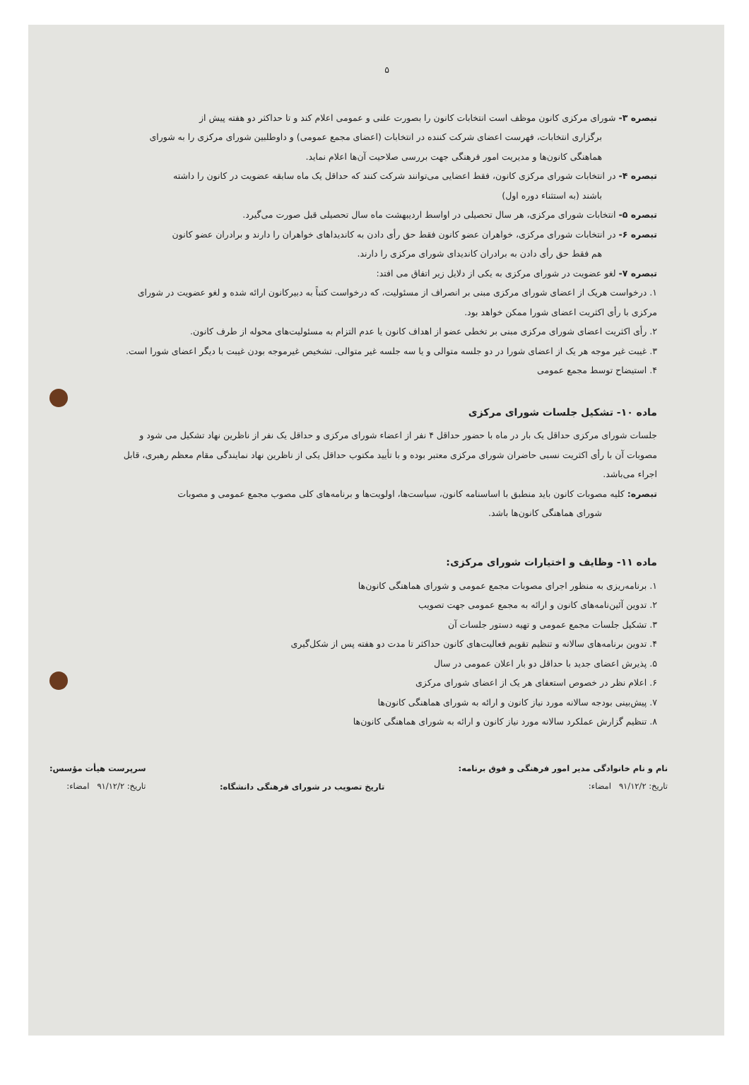۵
تبصره ۳- شورای مرکزی کانون موظف است انتخابات کانون را بصورت علنی و عمومی اعلام کند و تا حداکثر دو هفته پیش از
برگزاری انتخابات، فهرست اعضای شرکت کننده در انتخابات (اعضای مجمع عمومی) و داوطلبین شورای مرکزی را به شورای هماهنگی کانون‌ها و مدیریت امور فرهنگی جهت بررسی صلاحیت آن‌ها اعلام نماید.
تبصره ۴- در انتخابات شورای مرکزی کانون، فقط اعضایی می‌توانند شرکت کنند که حداقل یک ماه سابقه عضویت در کانون را داشته
باشند (به استثناء دوره اول)
تبصره ۵- انتخابات شورای مرکزی، هر سال تحصیلی در اواسط اردیبهشت ماه سال تحصیلی قبل صورت می‌گیرد.
تبصره ۶- در انتخابات شورای مرکزی، خواهران عضو کانون فقط حق رأی دادن به کاندیداهای خواهران را دارند و برادران عضو کانون
هم فقط حق رأی دادن به برادران کاندیدای شورای مرکزی را دارند.
تبصره ۷- لغو عضویت در شورای مرکزی به یکی از دلایل زیر اتفاق می افتد:
۱. درخواست هریک از اعضای شورای مرکزی مبنی بر انصراف از مسئولیت، که درخواست کتباً به دبیرکانون ارائه شده و لغو عضویت در شورای مرکزی با رأی اکثریت اعضای شورا ممکن خواهد بود.
۲. رأی اکثریت اعضای شورای مرکزی مبنی بر تخطی عضو از اهداف کانون یا عدم التزام به مسئولیت‌های محوله از طرف کانون.
۳. غیبت غیر موجه هر یک از اعضای شورا در دو جلسه متوالی و یا سه جلسه غیر متوالی. تشخیص غیرموجه بودن غیبت با دیگر اعضای شورا است.
۴. استیضاح توسط مجمع عمومی
ماده ۱۰- تشکیل جلسات شورای مرکزی
جلسات شورای مرکزی حداقل یک بار در ماه با حضور حداقل ۴ نفر از اعضاء شورای مرکزی و حداقل یک نفر از ناظرین نهاد تشکیل می شود و مصوبات آن با رأی اکثریت نسبی حاضران شورای مرکزی معتبر بوده و با تأیید مکتوب حداقل یکی از ناظرین نهاد نمایندگی مقام معظم رهبری، قابل اجراء می‌باشد.
تبصره: کلیه مصوبات کانون باید منطبق با اساسنامه کانون، سیاست‌ها، اولویت‌ها و برنامه‌های کلی مصوب مجمع عمومی و مصوبات
شورای هماهنگی کانون‌ها باشد.
ماده ۱۱- وظایف و اختیارات شورای مرکزی:
۱. برنامه‌ریزی به منظور اجرای مصوبات مجمع عمومی و شورای هماهنگی کانون‌ها
۲. تدوین آئین‌نامه‌های کانون و ارائه به مجمع عمومی جهت تصویب
۳. تشکیل جلسات مجمع عمومی و تهیه دستور جلسات آن
۴. تدوین برنامه‌های سالانه و تنظیم تقویم فعالیت‌های کانون حداکثر تا مدت دو هفته پس از شکل‌گیری
۵. پذیرش اعضای جدید با حداقل دو بار اعلان عمومی در سال
۶. اعلام نظر در خصوص استعفای هر یک از اعضای شورای مرکزی
۷. پیش‌بینی بودجه سالانه مورد نیاز کانون و ارائه به شورای هماهنگی کانون‌ها
۸. تنظیم گزارش عملکرد سالانه مورد نیاز کانون و ارائه به شورای هماهنگی کانون‌ها
نام و نام خانوادگی مدیر امور فرهنگی و فوق برنامه:
تاریخ: ۹۱/۱۲/۲ امضاء:
تاریخ تصویب در شورای فرهنگی دانشگاه:
سرپرست هیأت مؤسس:
تاریخ: ۹۱/۱۲/۲ امضاء: